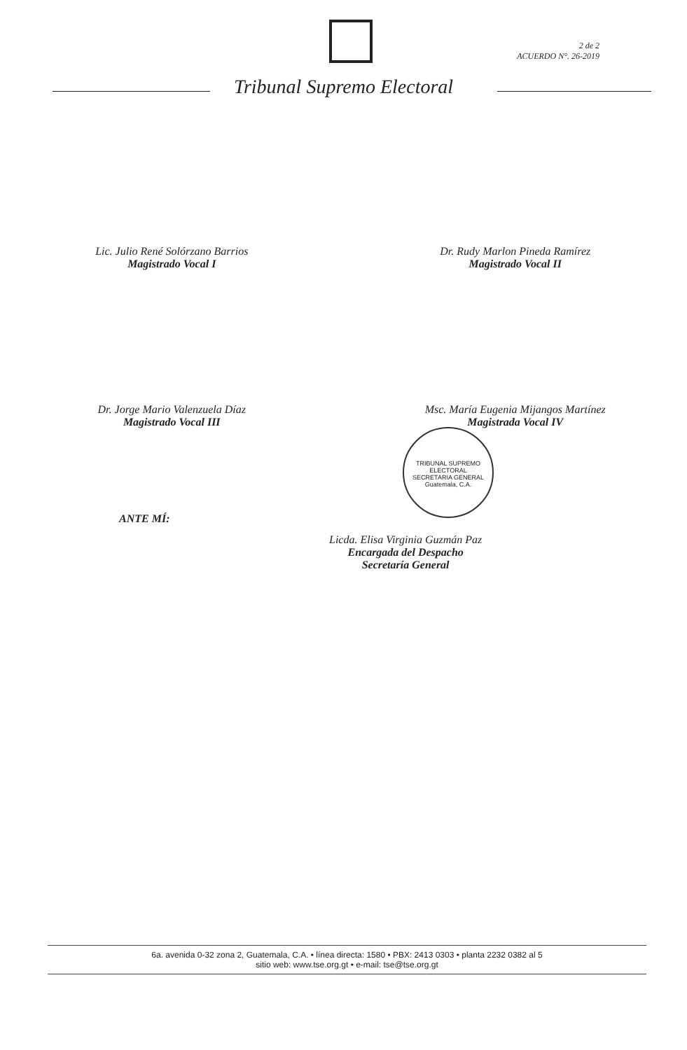2 de 2
ACUERDO N°. 26-2019
Tribunal Supremo Electoral
Lic. Julio René Solórzano Barrios
Magistrado Vocal I
Dr. Rudy Marlon Pineda Ramírez
Magistrado Vocal II
Dr. Jorge Mario Valenzuela Díaz
Magistrado Vocal III
Msc. María Eugenia Mijangos Martínez
Magistrada Vocal IV
ANTE MÍ:
Licda. Elisa Virginia Guzmán Paz
Encargada del Despacho
Secretaría General
TRIBUNAL SUPREMO ELECTORAL
SECRETARIA GENERAL
Guatemala, C.A.
6a. avenida 0-32 zona 2, Guatemala, C.A. • línea directa: 1580 • PBX: 2413 0303 • planta 2232 0382 al 5
sitio web: www.tse.org.gt • e-mail: tse@tse.org.gt